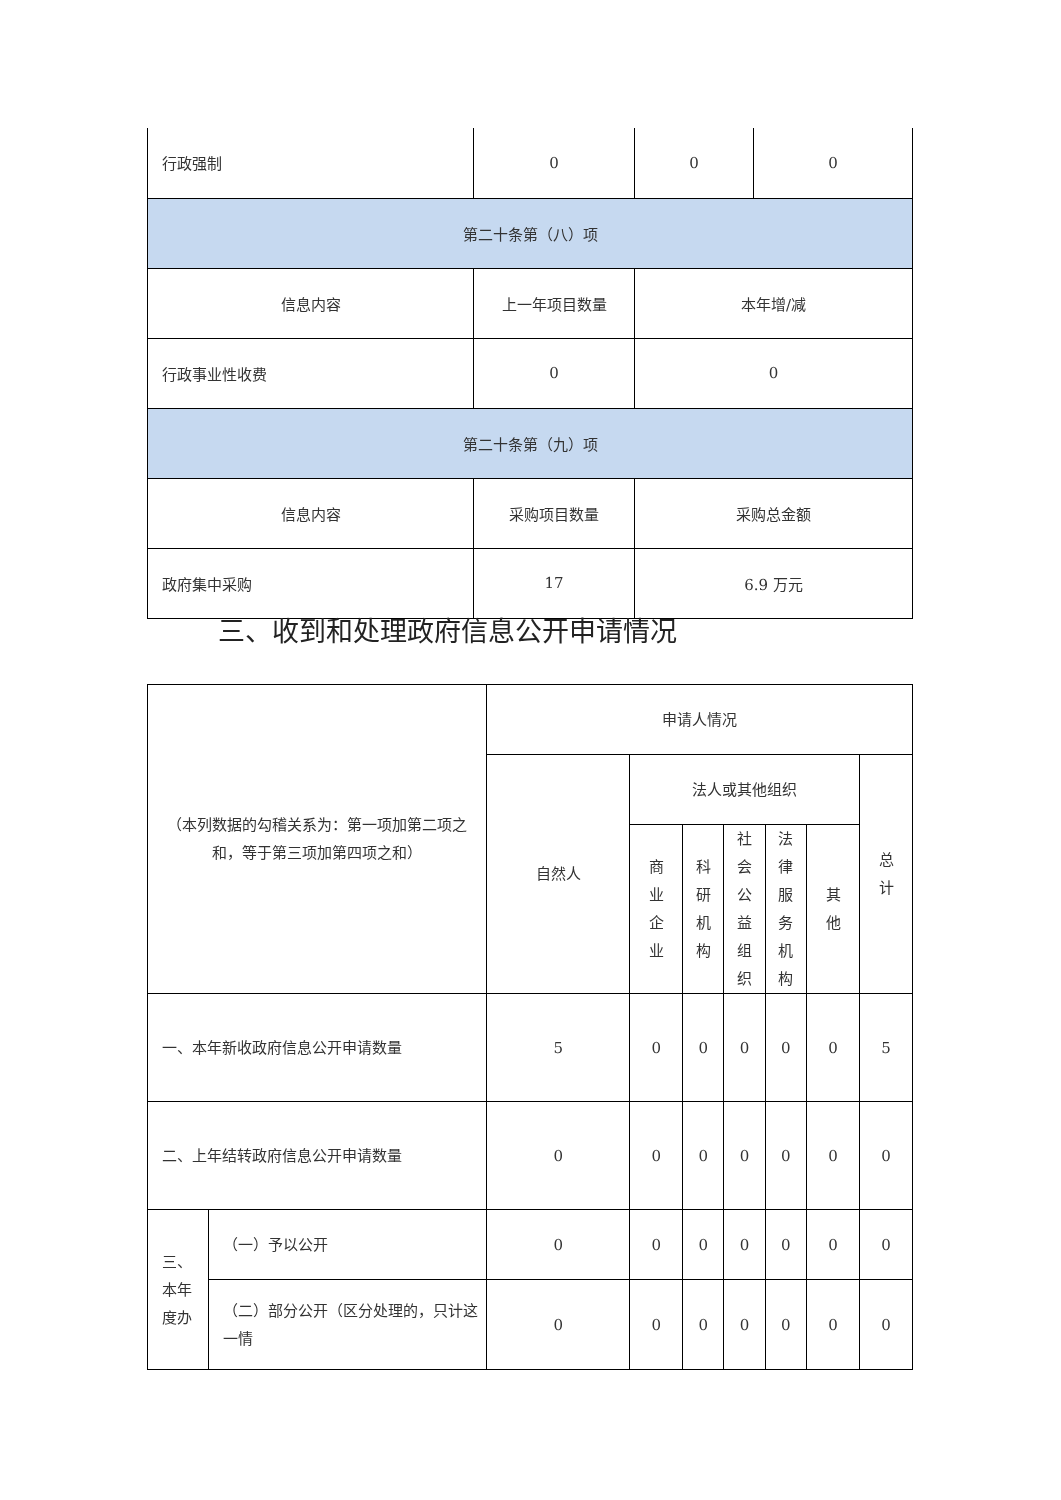| 行政强制 | 0 | 0 | 0 |
| 第二十条第（八）项 | | | |
| 信息内容 | 上一年项目数量 | 本年增/减 | |
| 行政事业性收费 | 0 | 0 | |
| 第二十条第（九）项 | | | |
| 信息内容 | 采购项目数量 | 采购总金额 | |
| 政府集中采购 | 17 | 6.9 万元 | |
三、收到和处理政府信息公开申请情况
| （本列数据的勾稽关系为：第一项加第二项之和，等于第三项加第四项之和） | | 申请人情况 | | | | | | |
| | | 自然人 | 法人或其他组织 | | | | | 总 计 |
| | | | 商 业 企 业 | 科研 机构 | 社会 公益 组织 | 法律 服务 机构 | 其 他 | |
| 一、本年新收政府信息公开申请数量 | | 5 | 0 | 0 | 0 | 0 | 0 | 5 |
| 二、上年结转政府信息公开申请数量 | | 0 | 0 | 0 | 0 | 0 | 0 | 0 |
| 三、本年度办 | （一）予以公开 | 0 | 0 | 0 | 0 | 0 | 0 | 0 |
| | （二）部分公开（区分处理的，只计这一情 | 0 | 0 | 0 | 0 | 0 | 0 | 0 |